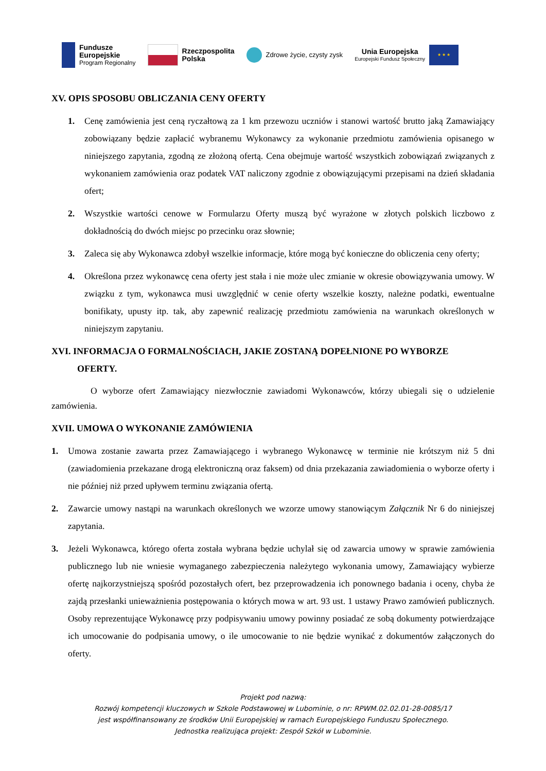Fundusze
Europejskie
Program Regionalny
Rzeczpospolita
Polska
Zdrowe życie, czysty zysk
Unia Europejska
Europejski Fundusz Społeczny
★ ★ ★
XV. OPIS SPOSOBU OBLICZANIA CENY OFERTY
1. Cenę zamówienia jest ceną ryczałtową za 1 km przewozu uczniów i stanowi wartość brutto jaką Zamawiający zobowiązany będzie zapłacić wybranemu Wykonawcy za wykonanie przedmiotu zamówienia opisanego w niniejszego zapytania, zgodną ze złożoną ofertą. Cena obejmuje wartość wszystkich zobowiązań związanych z wykonaniem zamówienia oraz podatek VAT naliczony zgodnie z obowiązującymi przepisami na dzień składania ofert;
2. Wszystkie wartości cenowe w Formularzu Oferty muszą być wyrażone w złotych polskich liczbowo z dokładnością do dwóch miejsc po przecinku oraz słownie;
3. Zaleca się aby Wykonawca zdobył wszelkie informacje, które mogą być konieczne do obliczenia ceny oferty;
4. Określona przez wykonawcę cena oferty jest stała i nie może ulec zmianie w okresie obowiązywania umowy. W związku z tym, wykonawca musi uwzględnić w cenie oferty wszelkie koszty, należne podatki, ewentualne bonifikaty, upusty itp. tak, aby zapewnić realizację przedmiotu zamówienia na warunkach określonych w niniejszym zapytaniu.
XVI. INFORMACJA O FORMALNOŚCIACH, JAKIE ZOSTANĄ DOPEŁNIONE PO WYBORZE
OFERTY.
O wyborze ofert Zamawiający niezwłocznie zawiadomi Wykonawców, którzy ubiegali się o udzielenie zamówienia.
XVII. UMOWA O WYKONANIE ZAMÓWIENIA
1. Umowa zostanie zawarta przez Zamawiającego i wybranego Wykonawcę w terminie nie krótszym niż 5 dni (zawiadomienia przekazane drogą elektroniczną oraz faksem) od dnia przekazania zawiadomienia o wyborze oferty i nie później niż przed upływem terminu związania ofertą.
2. Zawarcie umowy nastąpi na warunkach określonych we wzorze umowy stanowiącym Załącznik Nr 6 do niniejszej zapytania.
3. Jeżeli Wykonawca, którego oferta została wybrana będzie uchylał się od zawarcia umowy w sprawie zamówienia publicznego lub nie wniesie wymaganego zabezpieczenia należytego wykonania umowy, Zamawiający wybierze ofertę najkorzystniejszą spośród pozostałych ofert, bez przeprowadzenia ich ponownego badania i oceny, chyba że zajdą przesłanki unieważnienia postępowania o których mowa w art. 93 ust. 1 ustawy Prawo zamówień publicznych. Osoby reprezentujące Wykonawcę przy podpisywaniu umowy powinny posiadać ze sobą dokumenty potwierdzające ich umocowanie do podpisania umowy, o ile umocowanie to nie będzie wynikać z dokumentów załączonych do oferty.
Projekt pod nazwą:
Rozwój kompetencji kluczowych w Szkole Podstawowej w Lubominie, o nr: RPWM.02.02.01-28-0085/17
jest współfinansowany ze środków Unii Europejskiej w ramach Europejskiego Funduszu Społecznego.
Jednostka realizująca projekt: Zespół Szkół w Lubominie.